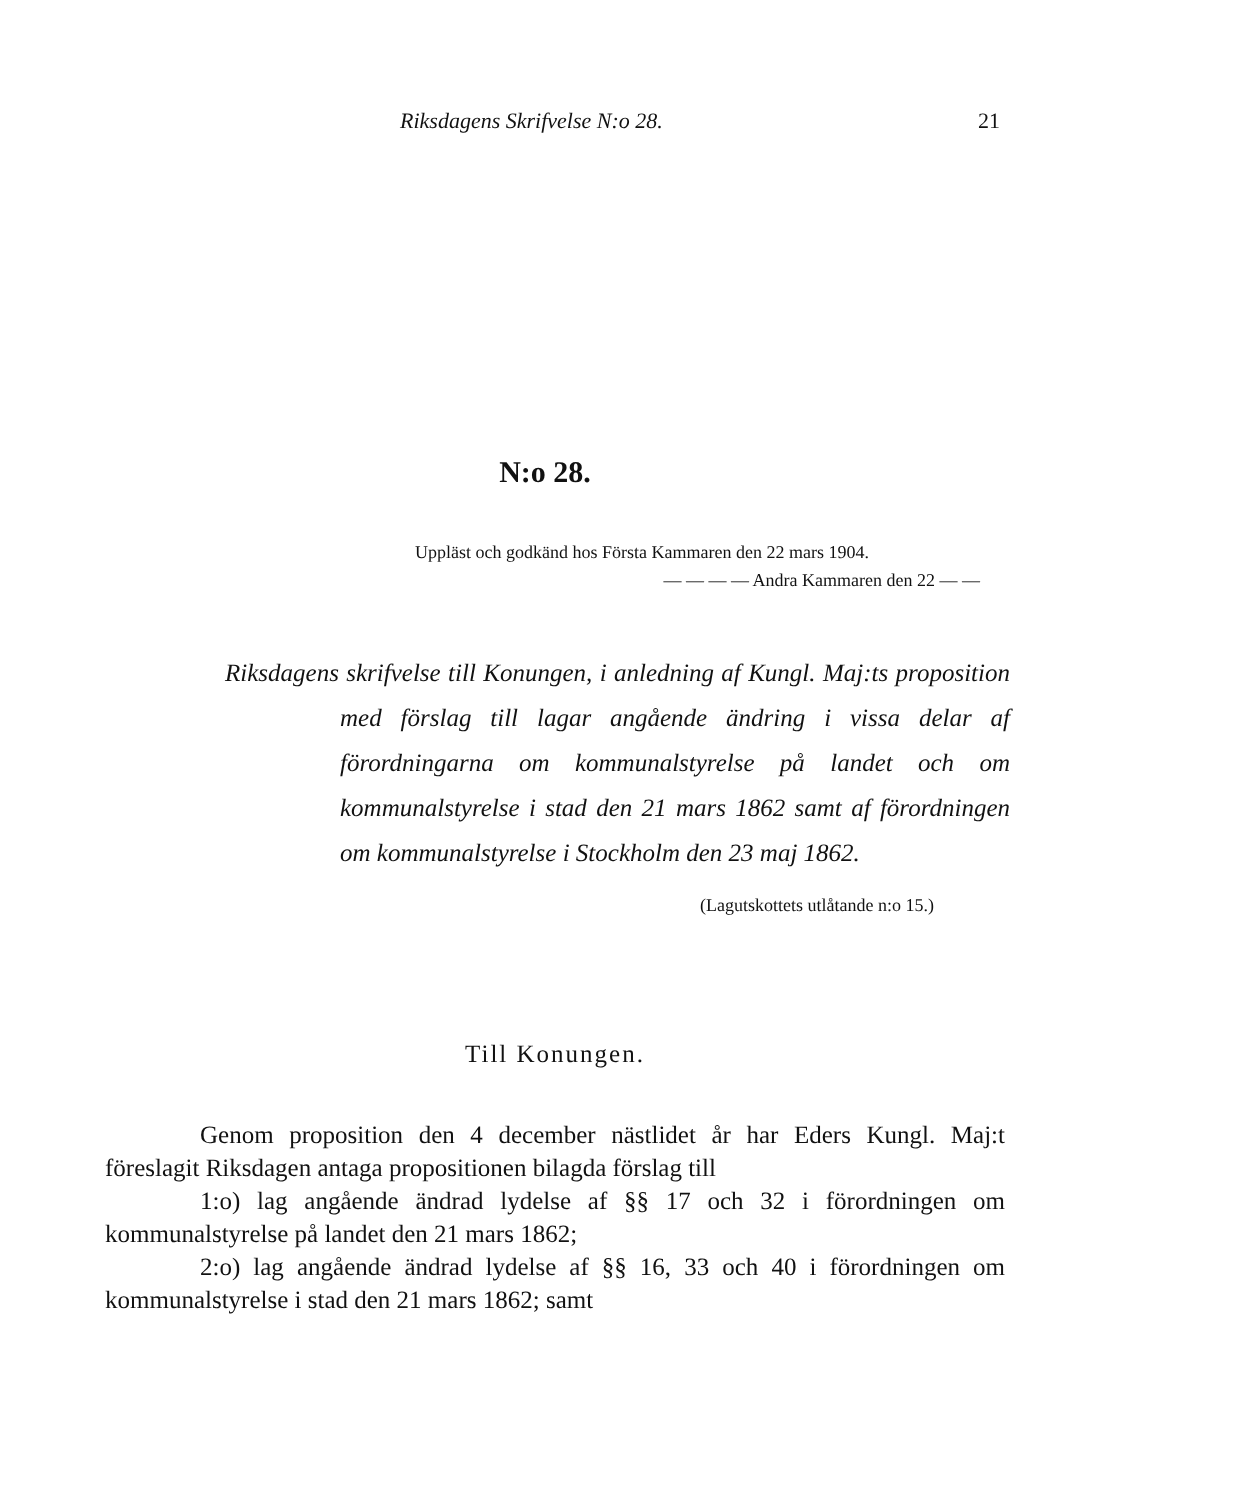Riksdagens Skrifvelse N:o 28. 21
N:o 28.
Uppläst och godkänd hos Första Kammaren den 22 mars 1904.
— — — — Andra Kammaren den 22 — —
Riksdagens skrifvelse till Konungen, i anledning af Kungl. Maj:ts proposition med förslag till lagar angående ändring i vissa delar af förordningarna om kommunalstyrelse på landet och om kommunalstyrelse i stad den 21 mars 1862 samt af förordningen om kommunalstyrelse i Stockholm den 23 maj 1862.
(Lagutskottets utlåtande n:o 15.)
Till Konungen.
Genom proposition den 4 december nästlidet år har Eders Kungl. Maj:t föreslagit Riksdagen antaga propositionen bilagda förslag till
1:o) lag angående ändrad lydelse af §§ 17 och 32 i förordningen om kommunalstyrelse på landet den 21 mars 1862;
2:o) lag angående ändrad lydelse af §§ 16, 33 och 40 i förordningen om kommunalstyrelse i stad den 21 mars 1862; samt